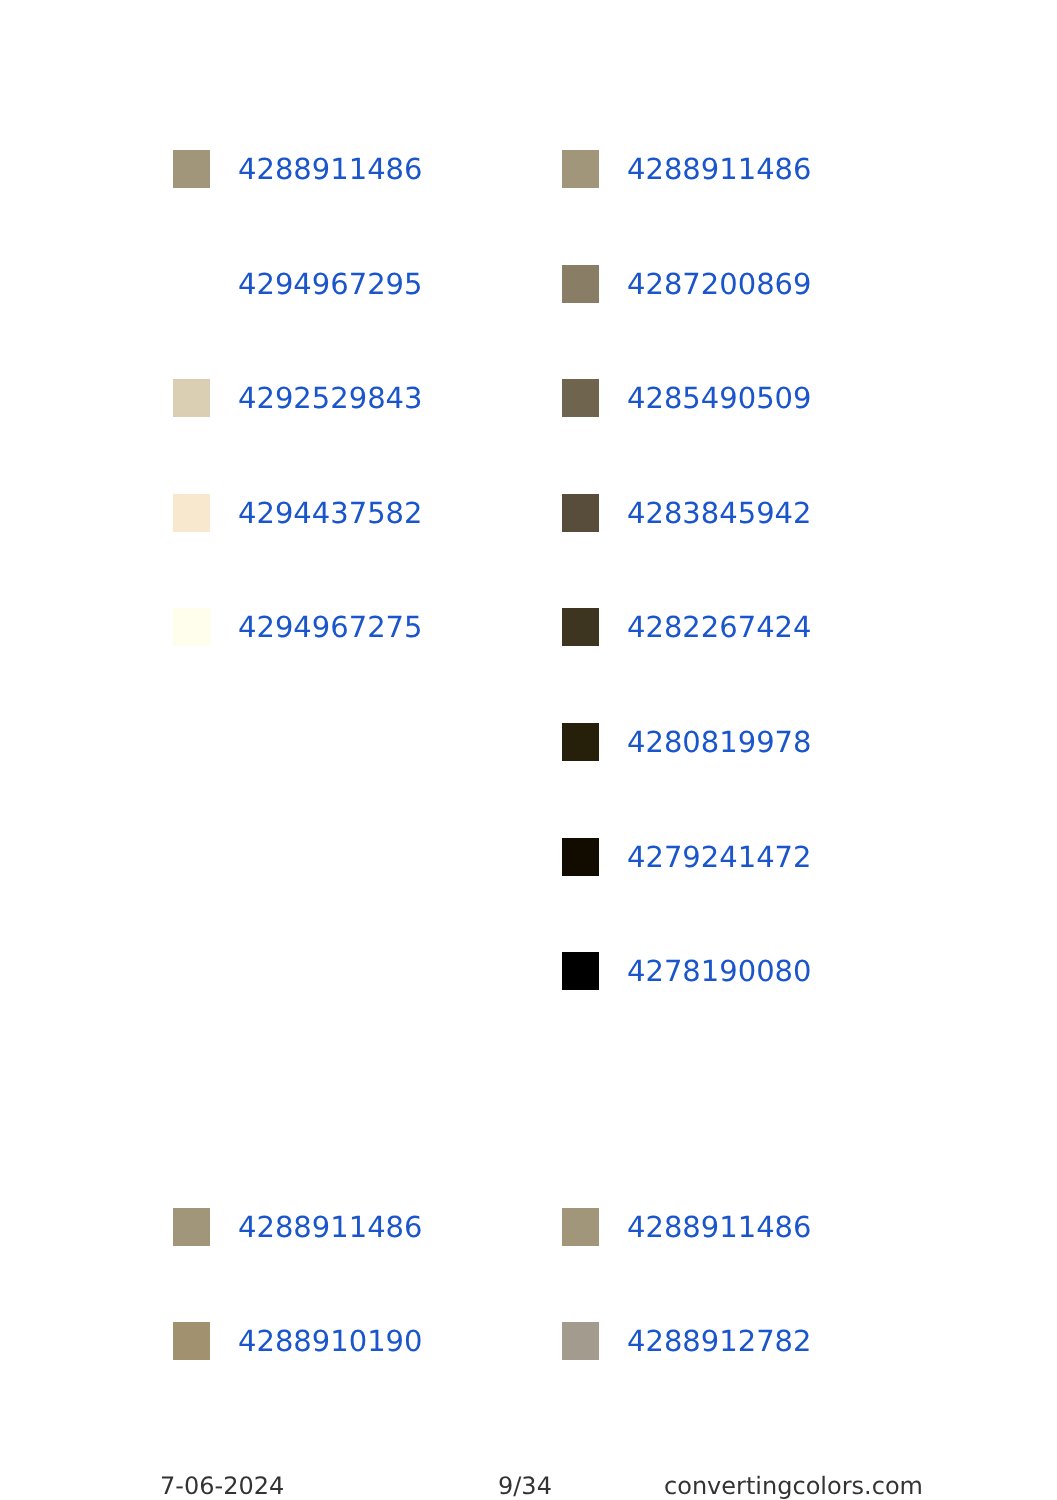4288911486 4288911486
4294967295 4287200869
4292529843 4285490509
4294437582 4283845942
4294967275 4282267424
4280819978
4279241472
4278190080
4288911486 4288911486
4288910190 4288912782
7-06-2024 9/34 convertingcolors.com